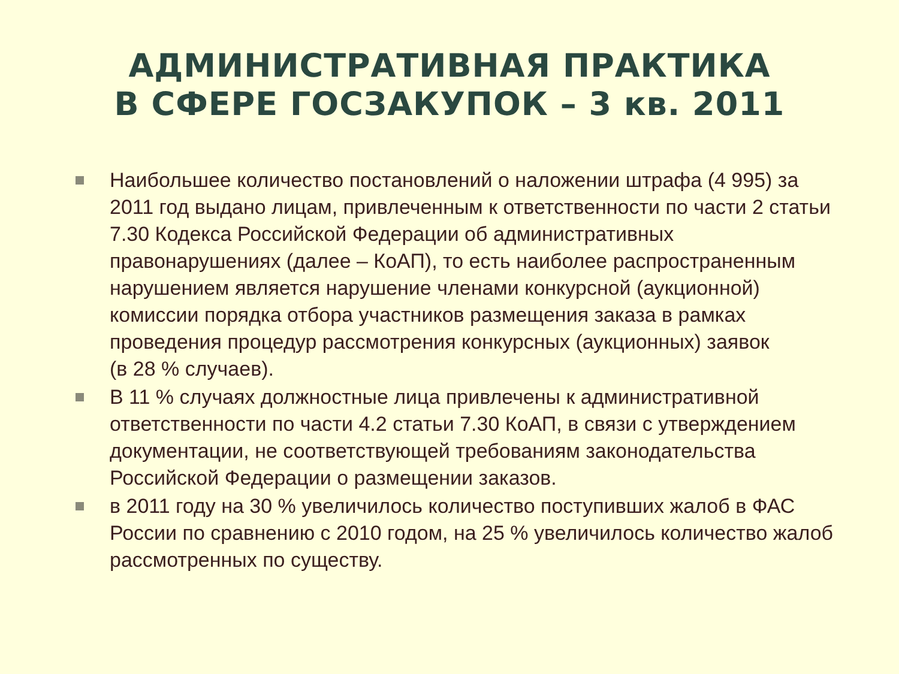АДМИНИСТРАТИВНАЯ ПРАКТИКА
В СФЕРЕ ГОСЗАКУПОК – 3 кв. 2011
Наибольшее количество постановлений о наложении штрафа (4 995) за 2011 год выдано лицам, привлеченным к ответственности по части 2 статьи 7.30 Кодекса Российской Федерации об административных правонарушениях (далее – КоАП), то есть наиболее распространенным нарушением является нарушение членами конкурсной (аукционной) комиссии порядка отбора участников размещения заказа в рамках проведения процедур рассмотрения конкурсных (аукционных) заявок
(в 28 % случаев).
В 11 % случаях должностные лица привлечены к административной ответственности по части 4.2 статьи 7.30 КоАП, в связи с утверждением документации, не соответствующей требованиям законодательства Российской Федерации о размещении заказов.
в 2011 году на 30 % увеличилось количество поступивших жалоб в ФАС России по сравнению с 2010 годом, на 25 % увеличилось количество жалоб рассмотренных по существу.